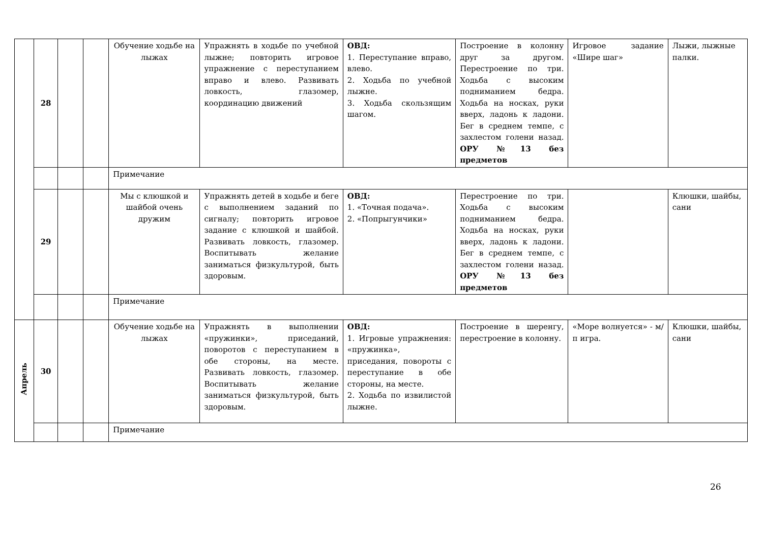| | 28 | | | Обучение ходьбе на лыжах | Упражнять в ходьбе по учебной лыжне; повторить игровое упражнение с переступанием вправо и влево. Развивать ловкость, глазомер, координацию движений | ОВД: 1. Переступание вправо, влево. 2. Ходьба по учебной лыжне. 3. Ходьба скользящим шагом. | Построение в колонну друг за другом. Перестроение по три. Ходьба с высоким подниманием бедра. Ходьба на носках, руки вверх, ладонь к ладони. Бег в среднем темпе, с захлестом голени назад. ОРУ №13 без предметов | Игровое задание «Шире шаг» | Лыжи, лыжные палки. |
| | | | | Примечание | | | | | |
| | 29 | | | Мы с клюшкой и шайбой очень дружим | Упражнять детей в ходьбе и беге с выполнением заданий по сигналу; повторить игровое задание с клюшкой и шайбой. Развивать ловкость, глазомер. Воспитывать желание заниматься физкультурой, быть здоровым. | ОВД: 1. «Точная подача». 2. «Попрыгунчики» | Перестроение по три. Ходьба с высоким подниманием бедра. Ходьба на носках, руки вверх, ладонь к ладони. Бег в среднем темпе, с захлестом голени назад. ОРУ №13 без предметов | | Клюшки, шайбы, сани |
| | | | | Примечание | | | | | |
| Апрель | 30 | | | Обучение ходьбе на лыжах | Упражнять в выполнении «пружинки», приседаний, поворотов с переступанием в обе стороны, на месте. Развивать ловкость, глазомер. Воспитывать желание заниматься физкультурой, быть здоровым. | ОВД: 1. Игровые упражнения: «пружинка», приседания, повороты с переступание в обе стороны, на месте. 2. Ходьба по извилистой лыжне. | Построение в шеренгу, перестроение в колонну. | «Море волнуется» - м/п игра. | Клюшки, шайбы, сани |
| | | | | Примечание | | | | | |
26